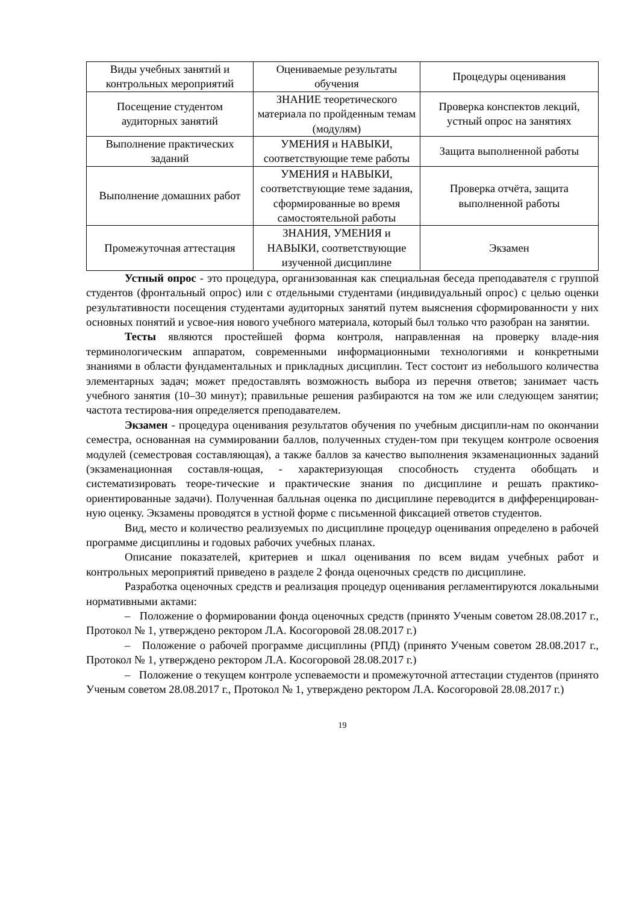| Виды учебных занятий и контрольных мероприятий | Оцениваемые результаты обучения | Процедуры оценивания |
| Посещение студентом аудиторных занятий | ЗНАНИЕ теоретического материала по пройденным темам (модулям) | Проверка конспектов лекций, устный опрос на занятиях |
| Выполнение практических заданий | УМЕНИЯ и НАВЫКИ, соответствующие теме работы | Защита выполненной работы |
| Выполнение домашних работ | УМЕНИЯ и НАВЫКИ, соответствующие теме задания, сформированные во время самостоятельной работы | Проверка отчёта, защита выполненной работы |
| Промежуточная аттестация | ЗНАНИЯ, УМЕНИЯ и НАВЫКИ, соответствующие изученной дисциплине | Экзамен |
Устный опрос - это процедура, организованная как специальная беседа преподавателя с группой студентов (фронтальный опрос) или с отдельными студентами (индивидуальный опрос) с целью оценки результативности посещения студентами аудиторных занятий путем выяснения сформированности у них основных понятий и усвое-ния нового учебного материала, который был только что разобран на занятии.
Тесты являются простейшей форма контроля, направленная на проверку владе-ния терминологическим аппаратом, современными информационными технологиями и конкретными знаниями в области фундаментальных и прикладных дисциплин. Тест состоит из небольшого количества элементарных задач; может предоставлять возможность выбора из перечня ответов; занимает часть учебного занятия (10–30 минут); правильные решения разбираются на том же или следующем занятии; частота тестирова-ния определяется преподавателем.
Экзамен - процедура оценивания результатов обучения по учебным дисципли-нам по окончании семестра, основанная на суммировании баллов, полученных студен-том при текущем контроле освоения модулей (семестровая составляющая), а также баллов за качество выполнения экзаменационных заданий (экзаменационная составля-ющая, - характеризующая способность студента обобщать и систематизировать теоре-тические и практические знания по дисциплине и решать практико-ориентированные задачи). Полученная балльная оценка по дисциплине переводится в дифференцирован-ную оценку. Экзамены проводятся в устной форме с письменной фиксацией ответов студентов.
Вид, место и количество реализуемых по дисциплине процедур оценивания определено в рабочей программе дисциплины и годовых рабочих учебных планах.
Описание показателей, критериев и шкал оценивания по всем видам учебных работ и контрольных мероприятий приведено в разделе 2 фонда оценочных средств по дисциплине.
Разработка оценочных средств и реализация процедур оценивания регламентируются локальными нормативными актами:
– Положение о формировании фонда оценочных средств (принято Ученым советом 28.08.2017 г., Протокол № 1, утверждено ректором Л.А. Косогоровой 28.08.2017 г.)
– Положение о рабочей программе дисциплины (РПД) (принято Ученым советом 28.08.2017 г., Протокол № 1, утверждено ректором Л.А. Косогоровой 28.08.2017 г.)
– Положение о текущем контроле успеваемости и промежуточной аттестации студентов (принято Ученым советом 28.08.2017 г., Протокол № 1, утверждено ректором Л.А. Косогоровой 28.08.2017 г.)
19